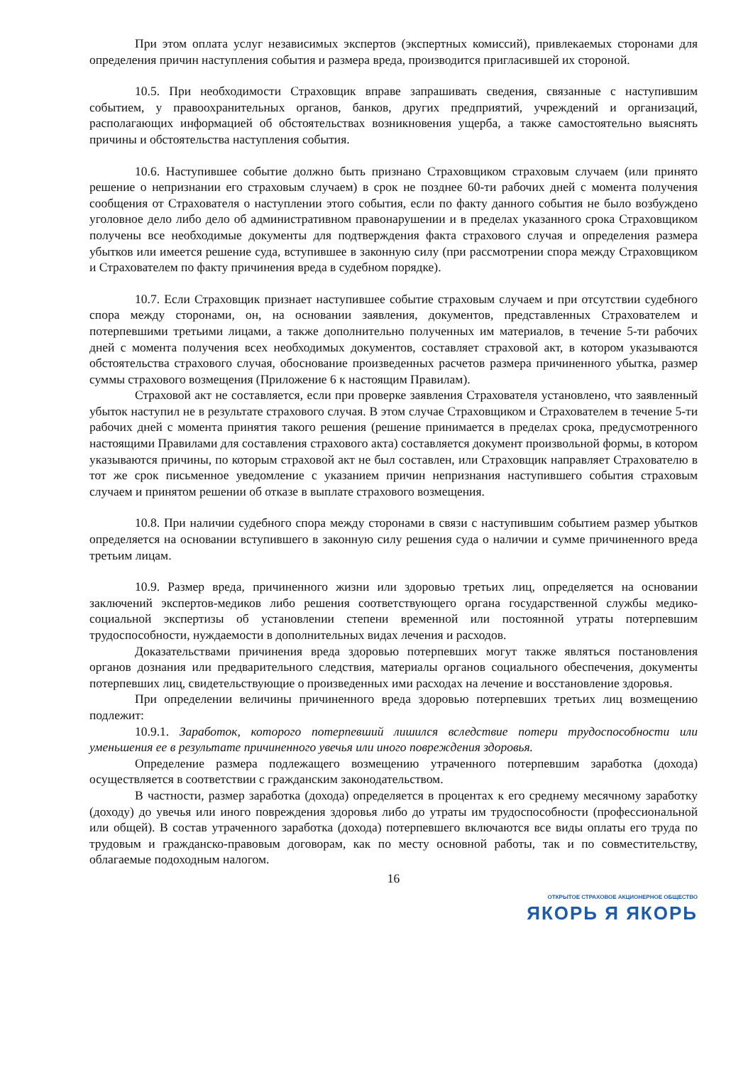При этом оплата услуг независимых экспертов (экспертных комиссий), привлекаемых сторонами для определения причин наступления события и размера вреда, производится пригласившей их стороной.
10.5. При необходимости Страховщик вправе запрашивать сведения, связанные с наступившим событием, у правоохранительных органов, банков, других предприятий, учреждений и организаций, располагающих информацией об обстоятельствах возникновения ущерба, а также самостоятельно выяснять причины и обстоятельства наступления события.
10.6. Наступившее событие должно быть признано Страховщиком страховым случаем (или принято решение о непризнании его страховым случаем) в срок не позднее 60-ти рабочих дней с момента получения сообщения от Страхователя о наступлении этого события, если по факту данного события не было возбуждено уголовное дело либо дело об административном правонарушении и в пределах указанного срока Страховщиком получены все необходимые документы для подтверждения факта страхового случая и определения размера убытков или имеется решение суда, вступившее в законную силу (при рассмотрении спора между Страховщиком и Страхователем по факту причинения вреда в судебном порядке).
10.7. Если Страховщик признает наступившее событие страховым случаем и при отсутствии судебного спора между сторонами, он, на основании заявления, документов, представленных Страхователем и потерпевшими третьими лицами, а также дополнительно полученных им материалов, в течение 5-ти рабочих дней с момента получения всех необходимых документов, составляет страховой акт, в котором указываются обстоятельства страхового случая, обоснование произведенных расчетов размера причиненного убытка, размер суммы страхового возмещения (Приложение 6 к настоящим Правилам).
Страховой акт не составляется, если при проверке заявления Страхователя установлено, что заявленный убыток наступил не в результате страхового случая. В этом случае Страховщиком и Страхователем в течение 5-ти рабочих дней с момента принятия такого решения (решение принимается в пределах срока, предусмотренного настоящими Правилами для составления страхового акта) составляется документ произвольной формы, в котором указываются причины, по которым страховой акт не был составлен, или Страховщик направляет Страхователю в тот же срок письменное уведомление с указанием причин непризнания наступившего события страховым случаем и принятом решении об отказе в выплате страхового возмещения.
10.8. При наличии судебного спора между сторонами в связи с наступившим событием размер убытков определяется на основании вступившего в законную силу решения суда о наличии и сумме причиненного вреда третьим лицам.
10.9. Размер вреда, причиненного жизни или здоровью третьих лиц, определяется на основании заключений экспертов-медиков либо решения соответствующего органа государственной службы медико-социальной экспертизы об установлении степени временной или постоянной утраты потерпевшим трудоспособности, нуждаемости в дополнительных видах лечения и расходов.
Доказательствами причинения вреда здоровью потерпевших могут также являться постановления органов дознания или предварительного следствия, материалы органов социального обеспечения, документы потерпевших лиц, свидетельствующие о произведенных ими расходах на лечение и восстановление здоровья.
При определении величины причиненного вреда здоровью потерпевших третьих лиц возмещению подлежит:
10.9.1. Заработок, которого потерпевший лишился вследствие потери трудоспособности или уменьшения ее в результате причиненного увечья или иного повреждения здоровья.
Определение размера подлежащего возмещению утраченного потерпевшим заработка (дохода) осуществляется в соответствии с гражданским законодательством.
В частности, размер заработка (дохода) определяется в процентах к его среднему месячному заработку (доходу) до увечья или иного повреждения здоровья либо до утраты им трудоспособности (профессиональной или общей). В состав утраченного заработка (дохода) потерпевшего включаются все виды оплаты его труда по трудовым и гражданско-правовым договорам, как по месту основной работы, так и по совместительству, облагаемые подоходным налогом.
16
ОТКРЫТОЕ СТРАХОВОЕ АКЦИОНЕРНОЕ ОБЩЕСТВО
ЯКОРЬ Я ЯКОРЬ